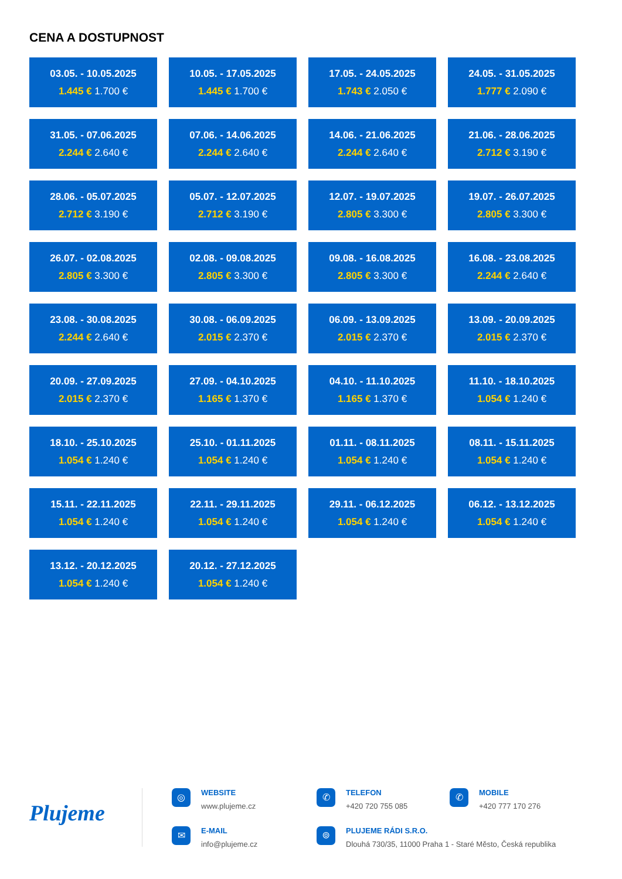CENA A DOSTUPNOST
03.05. - 10.05.2025
1.445 € 1.700 €
10.05. - 17.05.2025
1.445 € 1.700 €
17.05. - 24.05.2025
1.743 € 2.050 €
24.05. - 31.05.2025
1.777 € 2.090 €
31.05. - 07.06.2025
2.244 € 2.640 €
07.06. - 14.06.2025
2.244 € 2.640 €
14.06. - 21.06.2025
2.244 € 2.640 €
21.06. - 28.06.2025
2.712 € 3.190 €
28.06. - 05.07.2025
2.712 € 3.190 €
05.07. - 12.07.2025
2.712 € 3.190 €
12.07. - 19.07.2025
2.805 € 3.300 €
19.07. - 26.07.2025
2.805 € 3.300 €
26.07. - 02.08.2025
2.805 € 3.300 €
02.08. - 09.08.2025
2.805 € 3.300 €
09.08. - 16.08.2025
2.805 € 3.300 €
16.08. - 23.08.2025
2.244 € 2.640 €
23.08. - 30.08.2025
2.244 € 2.640 €
30.08. - 06.09.2025
2.015 € 2.370 €
06.09. - 13.09.2025
2.015 € 2.370 €
13.09. - 20.09.2025
2.015 € 2.370 €
20.09. - 27.09.2025
2.015 € 2.370 €
27.09. - 04.10.2025
1.165 € 1.370 €
04.10. - 11.10.2025
1.165 € 1.370 €
11.10. - 18.10.2025
1.054 € 1.240 €
18.10. - 25.10.2025
1.054 € 1.240 €
25.10. - 01.11.2025
1.054 € 1.240 €
01.11. - 08.11.2025
1.054 € 1.240 €
08.11. - 15.11.2025
1.054 € 1.240 €
15.11. - 22.11.2025
1.054 € 1.240 €
22.11. - 29.11.2025
1.054 € 1.240 €
29.11. - 06.12.2025
1.054 € 1.240 €
06.12. - 13.12.2025
1.054 € 1.240 €
13.12. - 20.12.2025
1.054 € 1.240 €
20.12. - 27.12.2025
1.054 € 1.240 €
Plujeme
◎ WEBSITE
www.plujeme.cz
✆ TELEFON
+420 720 755 085
✆ MOBILE
+420 777 170 276
✉ E-MAIL
info@plujeme.cz
⌾
PLUJEME RÁDI S.R.O.
Dlouhá 730/35, 11000 Praha 1 - Staré Město, Česká republika